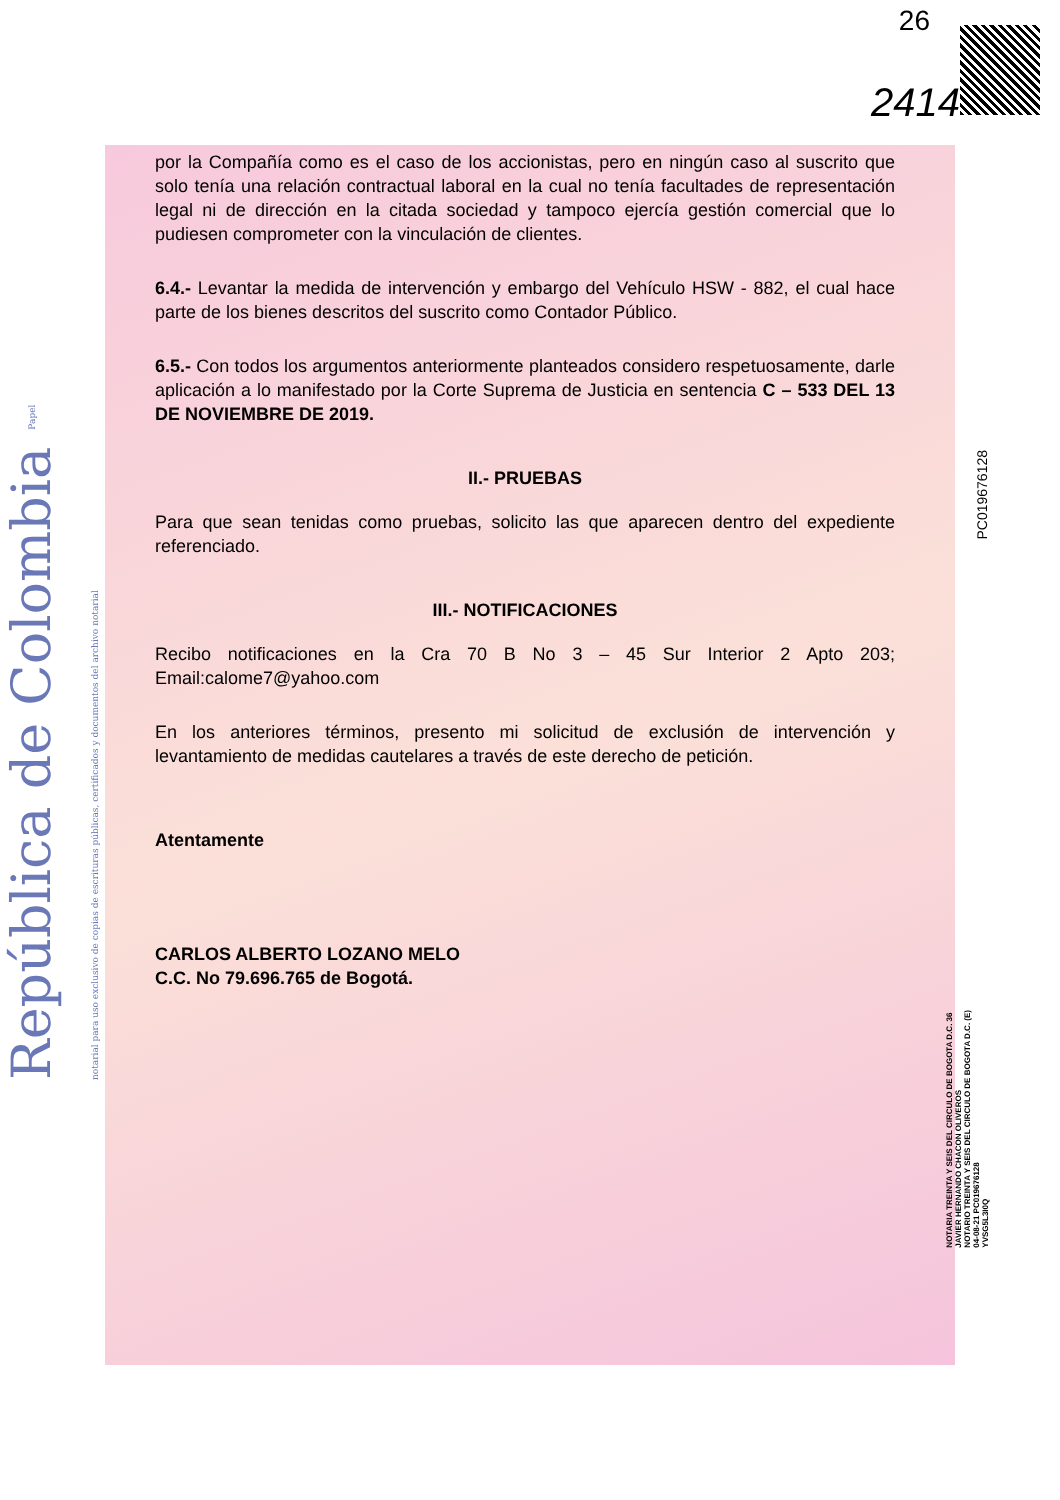República de Colombia Papel notarial para uso exclusivo de copias de escrituras públicas, certificados y documentos del archivo notarial
26
2414
PC019676128
por la Compañía como es el caso de los accionistas, pero en ningún caso al suscrito que solo tenía una relación contractual laboral en la cual no tenía facultades de representación legal ni de dirección en la citada sociedad y tampoco ejercía gestión comercial que lo pudiesen comprometer con la vinculación de clientes.
6.4.- Levantar la medida de intervención y embargo del Vehículo HSW - 882, el cual hace parte de los bienes descritos del suscrito como Contador Público.
6.5.- Con todos los argumentos anteriormente planteados considero respetuosamente, darle aplicación a lo manifestado por la Corte Suprema de Justicia en sentencia C – 533 DEL 13 DE NOVIEMBRE DE 2019.
II.- PRUEBAS
Para que sean tenidas como pruebas, solicito las que aparecen dentro del expediente referenciado.
III.- NOTIFICACIONES
Recibo notificaciones en la Cra 70 B No 3 – 45 Sur Interior 2 Apto 203; Email:calome7@yahoo.com
En los anteriores términos, presento mi solicitud de exclusión de intervención y levantamiento de medidas cautelares a través de este derecho de petición.
Atentamente
CARLOS ALBERTO LOZANO MELO
C.C. No 79.696.765 de Bogotá.
NOTARIA TREINTA Y SEIS DEL CIRCULO DE BOGOTA D.C. 36
JAVIER HERNANDO CHACON OLIVEROS
NOTARIO TREINTA Y SEIS DEL CIRCULO DE BOGOTA D.C. (E)
04-08-21 PC019676128
YVSG5L3I0Q